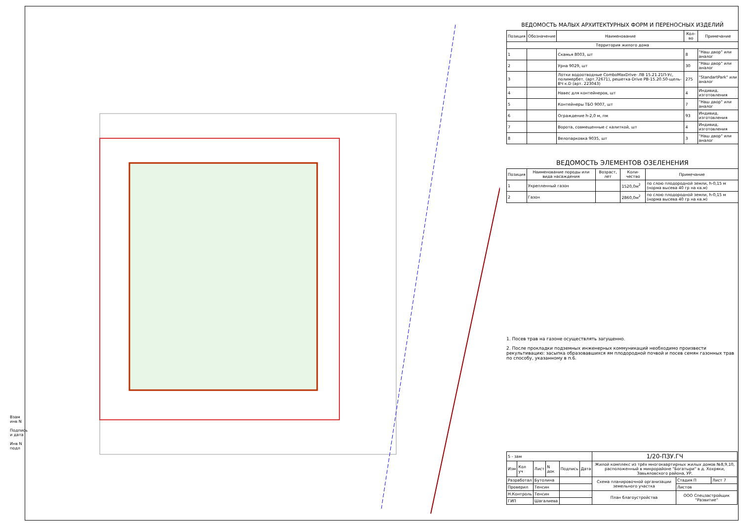ВЕДОМОСТЬ МАЛЫХ АРХИТЕКТУРНЫХ ФОРМ И ПЕРЕНОСНЫХ ИЗДЕЛИЙ
| Позиция | Обозначение | Наименование | Кол-во | Примечание |
| --- | --- | --- | --- | --- |
| Территория жилого дома | | | | |
| 1 | | Скамья 8003, шт | 8 | "Наш двор" или аналог |
| 2 | | Урна 9029, шт | 30 | "Наш двор" или аналог |
| 3 | | Лотки водоотводные ComboMaxDrive- ЛВ 15.21.21П-Ус, полимербет. (арт.72671), решетка-Drive РВ-15.20.50-щель-ВЧ к.D (арт. 223043) | 275 | "StandartPark" или аналог |
| 4 | | Навес для контейнеров, шт | 4 | Индивид. изготовления |
| 5 | | Контейнеры ТБО 9007, шт | 7 | "Наш двор" или аналог |
| 6 | | Ограждение h-2,0 м, пм | 93 | Индивид. изготовления |
| 7 | | Ворота, совмещенные с калиткой, шт | 4 | Индивид. изготовления |
| 8 | | Велопарковка 9035, шт | 3 | "Наш двор" или аналог |
ВЕДОМОСТЬ ЭЛЕМЕНТОВ ОЗЕЛЕНЕНИЯ
| Позиция | Наименование породы или вида насаждения | Возраст, лет | Коли-чество | Примечание |
| --- | --- | --- | --- | --- |
| 1 | Укрепленный газон | | 1520,0м<sup>2</sup> | по слою плодородной земли, h-0,15 м (норма высева 40 гр на кв.м) |
| 2 | Газон | | 2860,0м<sup>2</sup> | по слою плодородной земли, h-0,15 м (норма высева 40 гр на кв.м) |
1. Посев трав на газоне осуществлять загущенно.
2. После прокладки подземных инженерных коммуникаций необходимо произвести рекультивацию: засыпка образовавшихся ям плодородной почвой и посев семян газонных трав по способу, указанному в п.6.
| 5 - зам | | | | | | 1/20-ПЗУ.ГЧ | | |
| Изм | Кол уч | Лист | N док | Подпись | Дата | Жилой комплекс из трёх многоквартирных жилых домов №8,9,10, расположенный в микрорайоне "Богатыри" в д. Хохряки, Завьяловского района, УР. | | |
| Разработал | | Бутолина | | | | Схема планировочной организации земельного участка | Стадия П | Лист 7 |
| Проверил | | Тенсин | | | | | Листов | |
| Н.Контроль | | Тенсин | | | | План благоустройства | ООО Спецзастройщик "Развитие" | |
| ГИП | | Шагалиева | | | | | | |
Взам инв N
Подпись и дата
Инв N подл